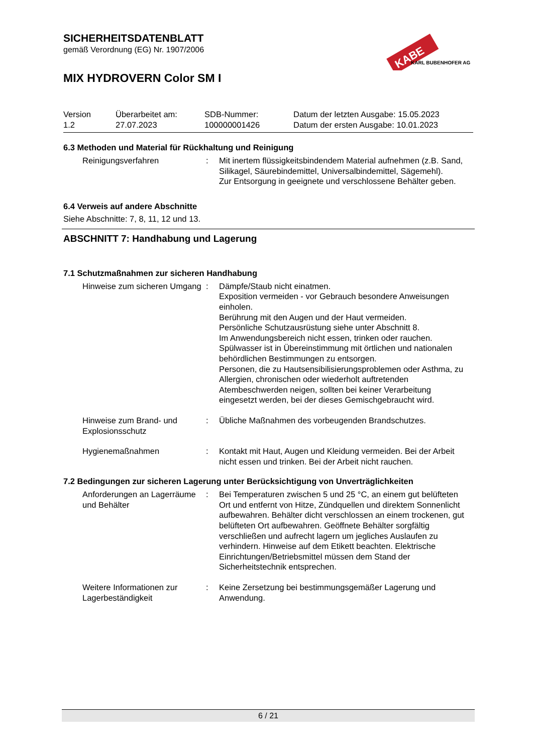KABE
KARL BUBENHOFER AG
SICHERHEITSDATENBLATT
gemäß Verordnung (EG) Nr. 1907/2006
MIX HYDROVERN Color SM I
Version
1.2
Überarbeitet am:
27.07.2023
SDB-Nummer:
100000001426
Datum der letzten Ausgabe: 15.05.2023
Datum der ersten Ausgabe: 10.01.2023
6.3 Methoden und Material für Rückhaltung und Reinigung
Reinigungsverfahren : Mit inertem flüssigkeitsbindendem Material aufnehmen (z.B. Sand, Silikagel, Säurebindemittel, Universalbindemittel, Sägemehl).
Zur Entsorgung in geeignete und verschlossene Behälter geben.
6.4 Verweis auf andere Abschnitte
Siehe Abschnitte: 7, 8, 11, 12 und 13.
ABSCHNITT 7: Handhabung und Lagerung
7.1 Schutzmaßnahmen zur sicheren Handhabung
Hinweise zum sicheren Umgang
: Dämpfe/Staub nicht einatmen.
Exposition vermeiden - vor Gebrauch besondere Anweisungen einholen.
Berührung mit den Augen und der Haut vermeiden.
Persönliche Schutzausrüstung siehe unter Abschnitt 8.
Im Anwendungsbereich nicht essen, trinken oder rauchen.
Spülwasser ist in Übereinstimmung mit örtlichen und nationalen behördlichen Bestimmungen zu entsorgen.
Personen, die zu Hautsensibilisierungsproblemen oder Asthma, zu Allergien, chronischen oder wiederholt auftretenden Atembeschwerden neigen, sollten bei keiner Verarbeitung eingesetzt werden, bei der dieses Gemischgebraucht wird.
Hinweise zum Brand- und Explosionsschutz
: Übliche Maßnahmen des vorbeugenden Brandschutzes.
Hygienemaßnahmen : Kontakt mit Haut, Augen und Kleidung vermeiden. Bei der Arbeit nicht essen und trinken. Bei der Arbeit nicht rauchen.
7.2 Bedingungen zur sicheren Lagerung unter Berücksichtigung von Unverträglichkeiten
Anforderungen an Lagerräume und Behälter
: Bei Temperaturen zwischen 5 und 25 °C, an einem gut belüfteten Ort und entfernt von Hitze, Zündquellen und direktem Sonnenlicht aufbewahren. Behälter dicht verschlossen an einem trockenen, gut belüfteten Ort aufbewahren. Geöffnete Behälter sorgfältig verschließen und aufrecht lagern um jegliches Auslaufen zu verhindern. Hinweise auf dem Etikett beachten. Elektrische Einrichtungen/Betriebsmittel müssen dem Stand der Sicherheitstechnik entsprechen.
Weitere Informationen zur Lagerbeständigkeit
: Keine Zersetzung bei bestimmungsgemäßer Lagerung und Anwendung.
6 / 21